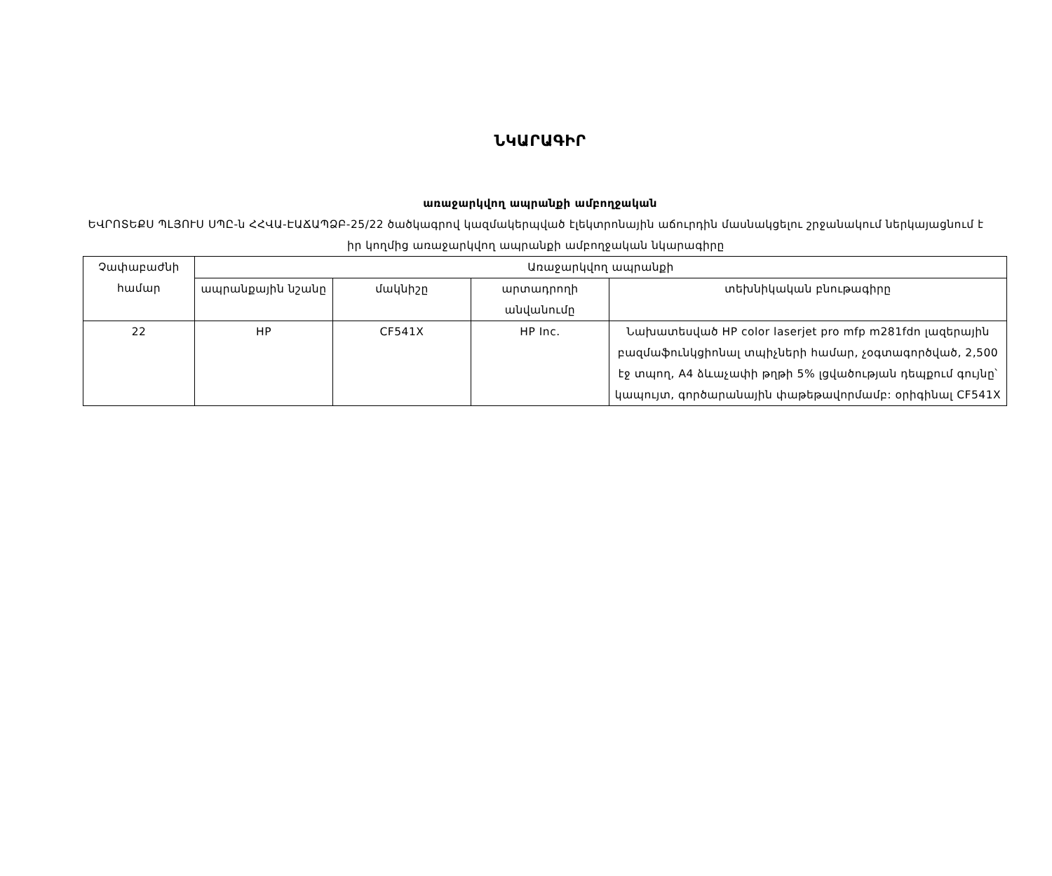ՆԿԱՐԱԳԻՐ
առաջարկվող ապրանքի ամբողջական
ԵՎՐՈՏԵՔՍ ՊԼՅՈՒՍ ՍՊԸ-ն ՀՀՎԱ-ԷԱՃԱՊՁԲ-25/22 ծածկագրով կազմակերպված էլեկտրոնային աճուրդին մասնակցելու շրջանակում ներկայացնում է իր կողմից առաջարկվող ապրանքի ամբողջական նկարագիրը
| Չափաբաժնի համար | Առաջարկվող ապրանքի | | | |
| --- | --- | --- | --- | --- |
| | ապրանքային նշանը | մակնիշը | արտադրողի անվանումը | տեխնիկական բնութագիրը |
| 22 | HP | CF541X | HP Inc. | Նախատեսված HP color laserjet pro mfp m281fdn լազերային բազմաֆունկցիոնալ տպիչների համար, չօգտագործված, 2,500 էջ տպող, A4 ձևաչափի թղթի 5% լցվածության դեպքում գույնը՝ կապույտ, գործարանային փաթեթավորմամբ: օրիգինալ CF541X |